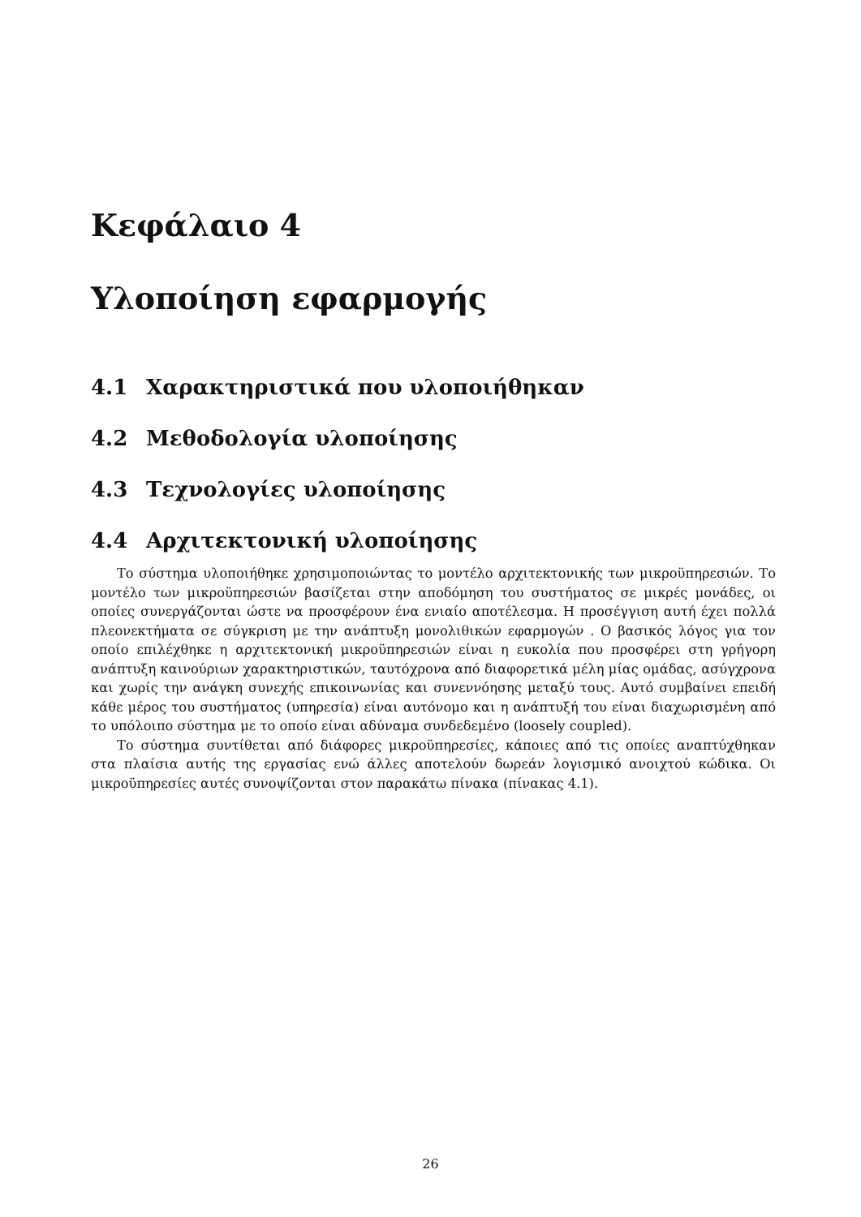Κεφάλαιο 4
Υλοποίηση εφαρμογής
4.1 Χαρακτηριστικά που υλοποιήθηκαν
4.2 Μεθοδολογία υλοποίησης
4.3 Τεχνολογίες υλοποίησης
4.4 Αρχιτεκτονική υλοποίησης
Το σύστημα υλοποιήθηκε χρησιμοποιώντας το μοντέλο αρχιτεκτονικής των μικροϋπηρεσιών. Το μοντέλο των μικροϋπηρεσιών βασίζεται στην αποδόμηση του συστήματος σε μικρές μονάδες, οι οποίες συνεργάζονται ώστε να προσφέρουν ένα ενιαίο αποτέλεσμα. Η προσέγγιση αυτή έχει πολλά πλεονεκτήματα σε σύγκριση με την ανάπτυξη μονολιθικών εφαρμογών . Ο βασικός λόγος για τον οποίο επιλέχθηκε η αρχιτεκτονική μικροϋπηρεσιών είναι η ευκολία που προσφέρει στη γρήγορη ανάπτυξη καινούριων χαρακτηριστικών, ταυτόχρονα από διαφορετικά μέλη μίας ομάδας, ασύγχρονα και χωρίς την ανάγκη συνεχής επικοινωνίας και συνεννόησης μεταξύ τους. Αυτό συμβαίνει επειδή κάθε μέρος του συστήματος (υπηρεσία) είναι αυτόνομο και η ανάπτυξή του είναι διαχωρισμένη από το υπόλοιπο σύστημα με το οποίο είναι αδύναμα συνδεδεμένο (loosely coupled).
Το σύστημα συντίθεται από διάφορες μικροϋπηρεσίες, κάποιες από τις οποίες αναπτύχθηκαν στα πλαίσια αυτής της εργασίας ενώ άλλες αποτελούν δωρεάν λογισμικό ανοιχτού κώδικα. Οι μικροϋπηρεσίες αυτές συνοψίζονται στον παρακάτω πίνακα (πίνακας 4.1).
26